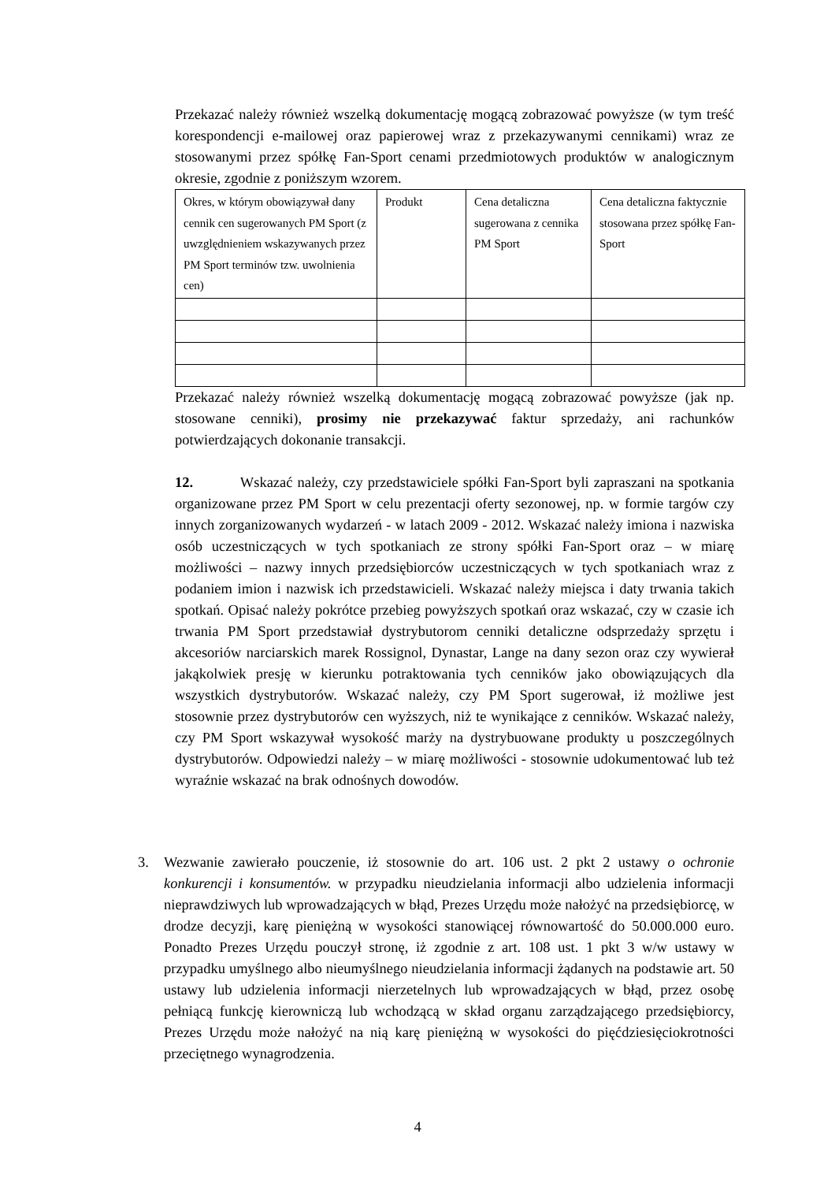Przekazać należy również wszelką dokumentację mogącą zobrazować powyższe (w tym treść korespondencji e-mailowej oraz papierowej wraz z przekazywanymi cennikami) wraz ze stosowanymi przez spółkę Fan-Sport cenami przedmiotowych produktów w analogicznym okresie, zgodnie z poniższym wzorem.
| Okres, w którym obowiązywał dany cennik cen sugerowanych PM Sport (z uwzględnieniem wskazywanych przez PM Sport terminów tzw. uwolnienia cen) | Produkt | Cena detaliczna sugerowana z cennika PM Sport | Cena detaliczna faktycznie stosowana przez spółkę Fan-Sport |
Przekazać należy również wszelką dokumentację mogącą zobrazować powyższe (jak np. stosowane cenniki), prosimy nie przekazywać faktur sprzedaży, ani rachunków potwierdzających dokonanie transakcji.
12. Wskazać należy, czy przedstawiciele spółki Fan-Sport byli zapraszani na spotkania organizowane przez PM Sport w celu prezentacji oferty sezonowej, np. w formie targów czy innych zorganizowanych wydarzeń - w latach 2009 - 2012. Wskazać należy imiona i nazwiska osób uczestniczących w tych spotkaniach ze strony spółki Fan-Sport oraz – w miarę możliwości – nazwy innych przedsiębiorców uczestniczących w tych spotkaniach wraz z podaniem imion i nazwisk ich przedstawicieli. Wskazać należy miejsca i daty trwania takich spotkań. Opisać należy pokrótce przebieg powyższych spotkań oraz wskazać, czy w czasie ich trwania PM Sport przedstawiał dystrybutorom cenniki detaliczne odsprzedaży sprzętu i akcesoriów narciarskich marek Rossignol, Dynastar, Lange na dany sezon oraz czy wywierał jakąkolwiek presję w kierunku potraktowania tych cenników jako obowiązujących dla wszystkich dystrybutorów. Wskazać należy, czy PM Sport sugerował, iż możliwe jest stosownie przez dystrybutorów cen wyższych, niż te wynikające z cenników. Wskazać należy, czy PM Sport wskazywał wysokość marży na dystrybuowane produkty u poszczególnych dystrybutorów. Odpowiedzi należy – w miarę możliwości - stosownie udokumentować lub też wyraźnie wskazać na brak odnośnych dowodów.
3. Wezwanie zawierało pouczenie, iż stosownie do art. 106 ust. 2 pkt 2 ustawy o ochronie konkurencji i konsumentów. w przypadku nieudzielania informacji albo udzielenia informacji nieprawdziwych lub wprowadzających w błąd, Prezes Urzędu może nałożyć na przedsiębiorcę, w drodze decyzji, karę pieniężną w wysokości stanowiącej równowartość do 50.000.000 euro. Ponadto Prezes Urzędu pouczył stronę, iż zgodnie z art. 108 ust. 1 pkt 3 w/w ustawy w przypadku umyślnego albo nieumyślnego nieudzielania informacji żądanych na podstawie art. 50 ustawy lub udzielenia informacji nierzetelnych lub wprowadzających w błąd, przez osobę pełniącą funkcję kierowniczą lub wchodzącą w skład organu zarządzającego przedsiębiorcy, Prezes Urzędu może nałożyć na nią karę pieniężną w wysokości do pięćdziesięciokrotności przeciętnego wynagrodzenia.
4